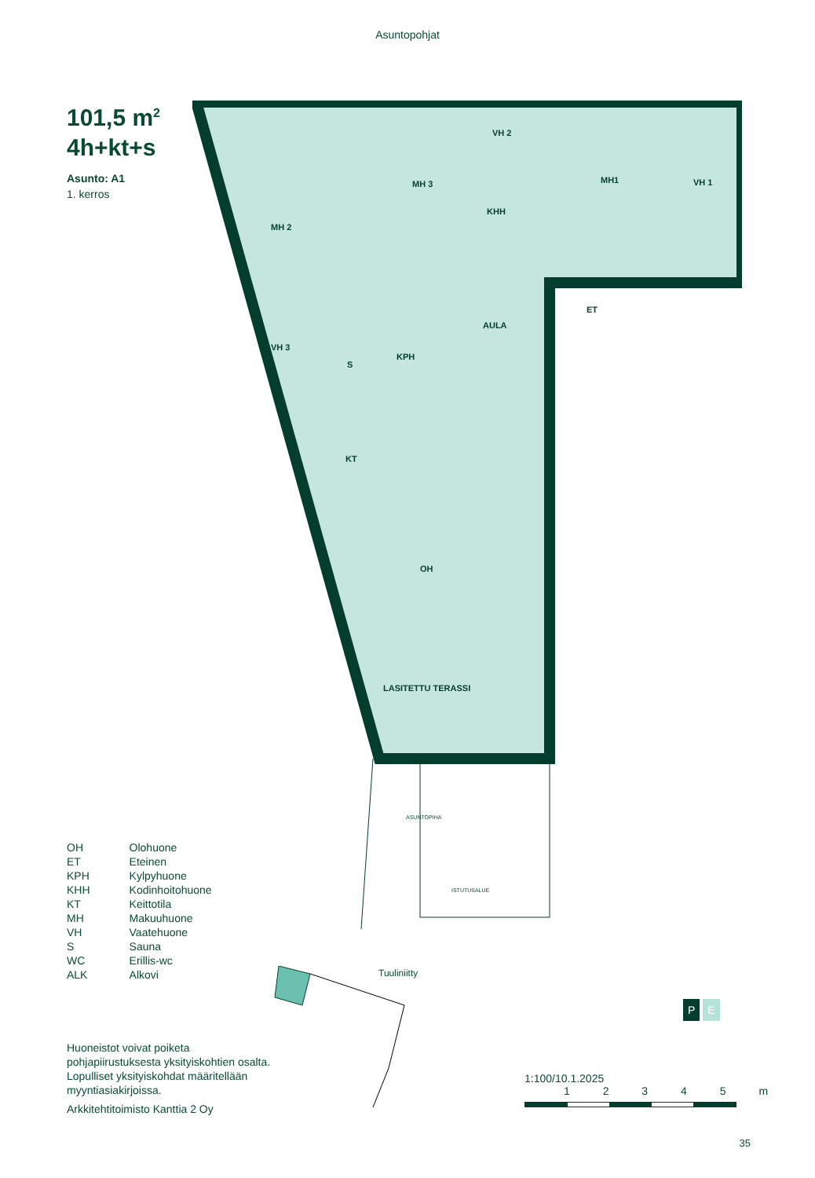Asuntopohjat
101,5 m<sup>2</sup>
4h+kt+s
Asunto: A1
1. kerros
MH 2
MH 3
VH 2
KHH
MH1
VH 1
AULA
ET
VH 3
S
KPH
KT
OH
LASITETTU TERASSI
ASUNTOPIHA
ISTUTUSALUE
| OH | Olohuone |
| ET | Eteinen |
| KPH | Kylpyhuone |
| KHH | Kodinhoitohuone |
| KT | Keittotila |
| MH | Makuuhuone |
| VH | Vaatehuone |
| S | Sauna |
| WC | Erillis-wc |
| ALK | Alkovi |
Tuuliniitty
Huoneistot voivat poiketa pohjapiirustuksesta yksityiskohtien osalta. Lopulliset yksityiskohdat määritellään myyntiasiakirjoissa.
Arkkitehtitoimisto Kanttia 2 Oy
1:100/10.1.2025
1 2 3 4 5 m
P E
35